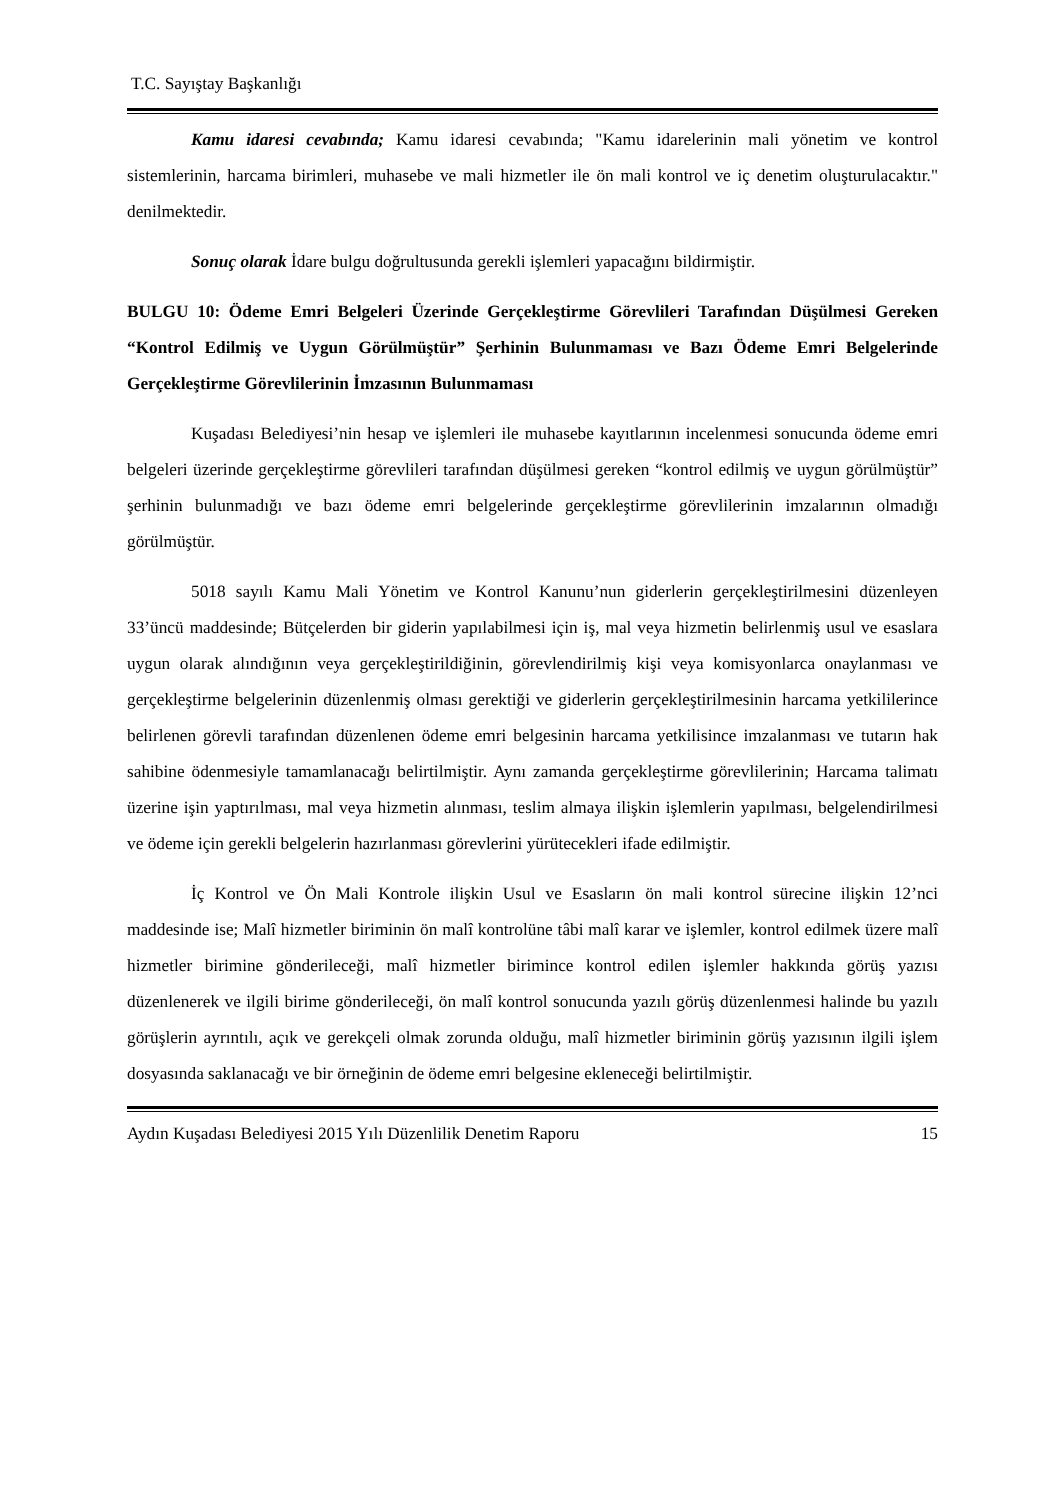T.C. Sayıştay Başkanlığı
Kamu idaresi cevabında; Kamu idaresi cevabında; "Kamu idarelerinin mali yönetim ve kontrol sistemlerinin, harcama birimleri, muhasebe ve mali hizmetler ile ön mali kontrol ve iç denetim oluşturulacaktır." denilmektedir.
Sonuç olarak İdare bulgu doğrultusunda gerekli işlemleri yapacağını bildirmiştir.
BULGU 10: Ödeme Emri Belgeleri Üzerinde Gerçekleştirme Görevlileri Tarafından Düşülmesi Gereken “Kontrol Edilmiş ve Uygun Görülmüştür” Şerhinin Bulunmaması ve Bazı Ödeme Emri Belgelerinde Gerçekleştirme Görevlilerinin İmzasının Bulunmaması
Kuşadası Belediyesi’nin hesap ve işlemleri ile muhasebe kayıtlarının incelenmesi sonucunda ödeme emri belgeleri üzerinde gerçekleştirme görevlileri tarafından düşülmesi gereken “kontrol edilmiş ve uygun görülmüştür” şerhinin bulunmadığı ve bazı ödeme emri belgelerinde gerçekleştirme görevlilerinin imzalarının olmadığı görülmüştür.
5018 sayılı Kamu Mali Yönetim ve Kontrol Kanunu’nun giderlerin gerçekleştirilmesini düzenleyen 33’üncü maddesinde; Bütçelerden bir giderin yapılabilmesi için iş, mal veya hizmetin belirlenmiş usul ve esaslara uygun olarak alındığının veya gerçekleştirildiğinin, görevlendirilmiş kişi veya komisyonlarca onaylanması ve gerçekleştirme belgelerinin düzenlenmiş olması gerektiği ve giderlerin gerçekleştirilmesinin harcama yetkililerince belirlenen görevli tarafından düzenlenen ödeme emri belgesinin harcama yetkilisince imzalanması ve tutarın hak sahibine ödenmesiyle tamamlanacağı belirtilmiştir. Aynı zamanda gerçekleştirme görevlilerinin; Harcama talimatı üzerine işin yaptırılması, mal veya hizmetin alınması, teslim almaya ilişkin işlemlerin yapılması, belgelendirilmesi ve ödeme için gerekli belgelerin hazırlanması görevlerini yürütecekleri ifade edilmiştir.
İç Kontrol ve Ön Mali Kontrole ilişkin Usul ve Esasların ön mali kontrol sürecine ilişkin 12’nci maddesinde ise; Malî hizmetler biriminin ön malî kontrolüne tâbi malî karar ve işlemler, kontrol edilmek üzere malî hizmetler birimine gönderileceği, malî hizmetler birimince kontrol edilen işlemler hakkında görüş yazısı düzenlenerek ve ilgili birime gönderileceği, ön malî kontrol sonucunda yazılı görüş düzenlenmesi halinde bu yazılı görüşlerin ayrıntılı, açık ve gerekçeli olmak zorunda olduğu, malî hizmetler biriminin görüş yazısının ilgili işlem dosyasında saklanacağı ve bir örneğinin de ödeme emri belgesine ekleneceği belirtilmiştir.
Aydın Kuşadası Belediyesi 2015 Yılı Düzenlilik Denetim Raporu 15